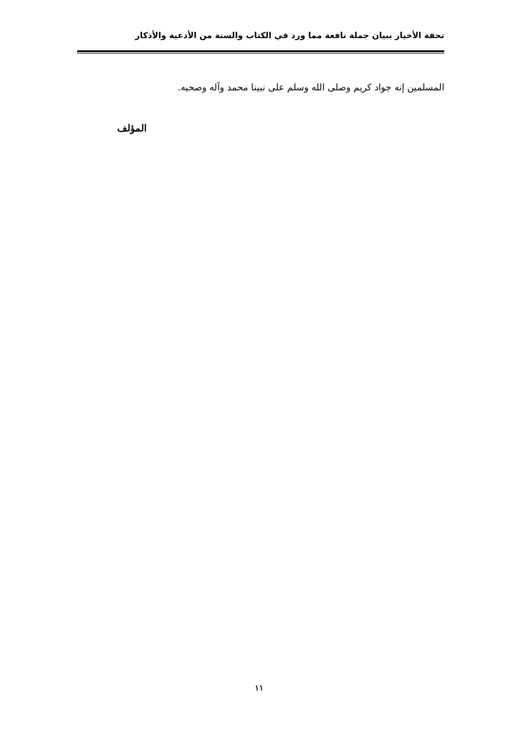تحفة الأخيار ببيان جملة نافعة مما ورد في الكتاب والسنة من الأدعية والأذكار
المسلمين إنه جواد كريم وصلى الله وسلم على نبينا محمد وآله وصحبه.
المؤلف
١١